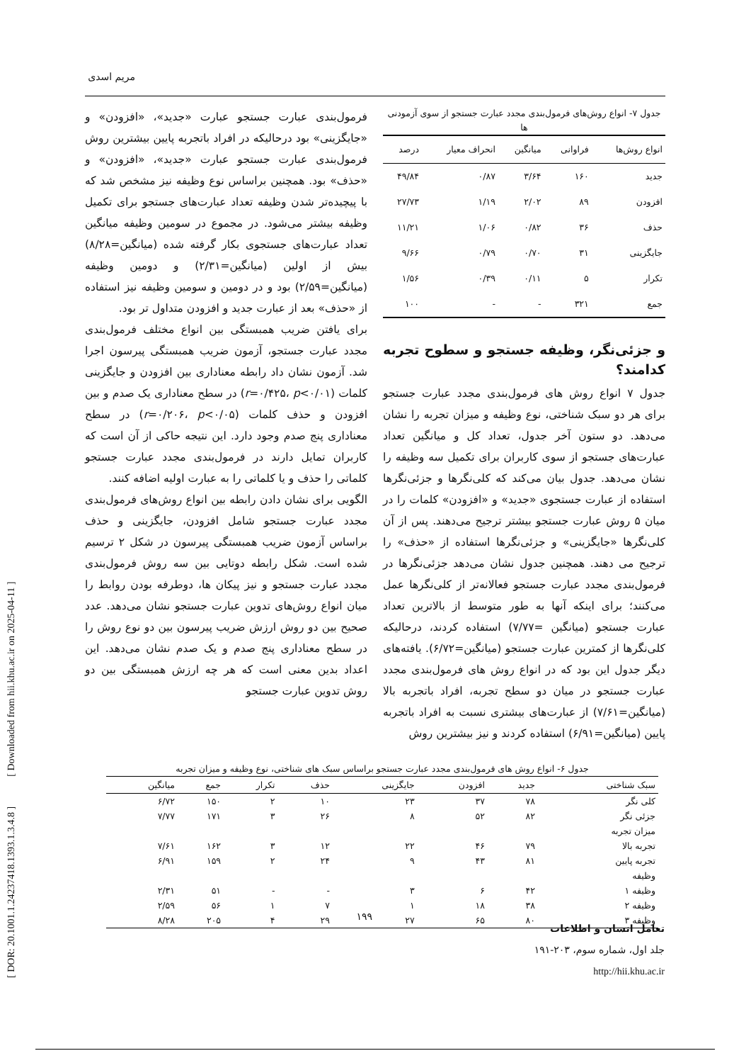مریم اسدی
جدول ۷- انواع روش‌های فرمول‌بندی مجدد عبارت جستجو از سوی آزمودنی ها
| انواع روش‌ها | فراوانی | میانگین | انحراف معیار | درصد |
| --- | --- | --- | --- | --- |
| جدید | ۱۶۰ | ۳/۶۴ | ۰/۸۷ | ۴۹/۸۴ |
| افزودن | ۸۹ | ۲/۰۲ | ۱/۱۹ | ۲۷/۷۳ |
| حذف | ۳۶ | ۰/۸۲ | ۱/۰۶ | ۱۱/۲۱ |
| جایگزینی | ۳۱ | ۰/۷۰ | ۰/۷۹ | ۹/۶۶ |
| تکرار | ۵ | ۰/۱۱ | ۰/۳۹ | ۱/۵۶ |
| جمع | ۳۲۱ | - | - | ۱۰۰ |
و جزئی‌نگر، وظیفه جستجو و سطوح تجربه کدامند؟
جدول ۷ انواع روش های فرمول‌بندی مجدد عبارت جستجو برای هر دو سبک شناختی، نوع وظیفه و میزان تجربه را نشان می‌دهد. دو ستون آخر جدول، تعداد کل و میانگین تعداد عبارت‌های جستجو از سوی کاربران برای تکمیل سه وظیفه را نشان می‌دهد. جدول بیان می‌کند که کلی‌نگرها و جزئی‌نگرها استفاده از عبارت جستجوی «جدید» و «افزودن» کلمات را در میان ۵ روش عبارت جستجو بیشتر ترجیح می‌دهند. پس از آن کلی‌نگرها «جایگزینی» و جزئی‌نگرها استفاده از «حذف» را ترجیح می دهند. همچنین جدول نشان می‌دهد جزئی‌نگرها در فرمول‌بندی مجدد عبارت جستجو فعالانه‌تر از کلی‌نگرها عمل می‌کنند؛ برای اینکه آنها به طور متوسط از بالاترین تعداد عبارت جستجو (میانگین =۷/۷۷) استفاده کردند، درحالیکه کلی‌نگرها از کمترین عبارت جستجو (میانگین=۶/۷۲). یافته‌های دیگر جدول این بود که در انواع روش های فرمول‌بندی مجدد عبارت جستجو در میان دو سطح تجربه، افراد باتجربه بالا (میانگین=۷/۶۱) از عبارت‌های بیشتری نسبت به افراد باتجربه پایین (میانگین=۶/۹۱) استفاده کردند و نیز بیشترین روش
فرمول‌بندی عبارت جستجو عبارت «جدید»، «افزودن» و «جایگزینی» بود درحالیکه در افراد باتجربه پایین بیشترین روش فرمول‌بندی عبارت جستجو عبارت «جدید»، «افزودن» و «حذف» بود. همچنین براساس نوع وظیفه نیز مشخص شد که با پیچیده‌تر شدن وظیفه تعداد عبارت‌های جستجو برای تکمیل وظیفه بیشتر می‌شود. در مجموع در سومین وظیفه میانگین تعداد عبارت‌های جستجوی بکار گرفته شده (میانگین=۸/۲۸) بیش از اولین (میانگین=۲/۳۱) و دومین وظیفه (میانگین=۲/۵۹) بود و در دومین و سومین وظیفه نیز استفاده از «حذف» بعد از عبارت جدید و افزودن متداول تر بود.
برای یافتن ضریب همبستگی بین انواع مختلف فرمول‌بندی مجدد عبارت جستجو، آزمون ضریب همبستگی پیرسون اجرا شد. آزمون نشان داد رابطه معناداری بین افزودن و جایگزینی کلمات (r=۰/۴۲۵، p<۰/۰۱) در سطح معناداری یک صدم و بین افزودن و حذف کلمات (r=۰/۲۰۶، p<۰/۰۵) در سطح معناداری پنج صدم وجود دارد. این نتیجه حاکی از آن است که کاربران تمایل دارند در فرمول‌بندی مجدد عبارت جستجو کلماتی را حذف و یا کلماتی را به عبارت اولیه اضافه کنند.
الگویی برای نشان دادن رابطه بین انواع روش‌های فرمول‌بندی مجدد عبارت جستجو شامل افزودن، جایگزینی و حذف براساس آزمون ضریب همبستگی پیرسون در شکل ۲ ترسیم شده است. شکل رابطه دوتایی بین سه روش فرمول‌بندی مجدد عبارت جستجو و نیز پیکان ها، دوطرفه بودن روابط را میان انواع روش‌های تدوین عبارت جستجو نشان می‌دهد. عدد صحیح بین دو روش ارزش ضریب پیرسون بین دو نوع روش را در سطح معناداری پنج صدم و یک صدم نشان می‌دهد. این اعداد بدین معنی است که هر چه ارزش همبستگی بین دو روش تدوین عبارت جستجو
جدول ۶- انواع روش های فرمول‌بندی مجدد عبارت جستجو براساس سبک های شناختی، نوع وظیفه و میزان تجربه
| سبک شناختی | جدید | افزودن | جایگزینی | حذف | تکرار | جمع | میانگین |
| --- | --- | --- | --- | --- | --- | --- | --- |
| کلی نگر | ۷۸ | ۳۷ | ۲۳ | ۱۰ | ۲ | ۱۵۰ | ۶/۷۲ |
| جزئی نگر | ۸۲ | ۵۲ | ۸ | ۲۶ | ۳ | ۱۷۱ | ۷/۷۷ |
| میزان تجربه | | | | | | | |
| تجربه بالا | ۷۹ | ۴۶ | ۲۲ | ۱۲ | ۳ | ۱۶۲ | ۷/۶۱ |
| تجربه پایین | ۸۱ | ۴۳ | ۹ | ۲۴ | ۲ | ۱۵۹ | ۶/۹۱ |
| وظیفه | | | | | | | |
| وظیفه ۱ | ۴۲ | ۶ | ۳ | - | - | ۵۱ | ۲/۳۱ |
| وظیفه ۲ | ۳۸ | ۱۸ | ۱ | ۷ | ۱ | ۵۶ | ۲/۵۹ |
| وظیفه ۳ | ۸۰ | ۶۵ | ۲۷ | ۲۹ | ۴ | ۲۰۵ | ۸/۲۸ |
۱۹۹
تعامل انسان و اطلاعات
جلد اول، شماره سوم، ۲۰۳-۱۹۱
http://hii.khu.ac.ir
[ DOR: 20.1001.1.24237418.1393.1.3.4.8 ] [ Downloaded from hii.khu.ac.ir on 2025-04-11 ]